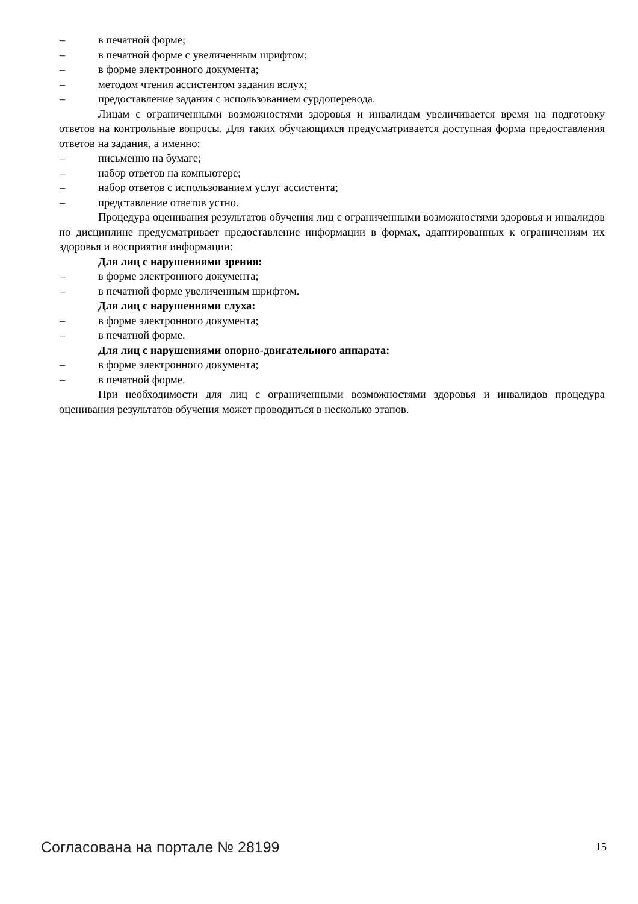– в печатной форме;
– в печатной форме с увеличенным шрифтом;
– в форме электронного документа;
– методом чтения ассистентом задания вслух;
– предоставление задания с использованием сурдоперевода.
Лицам с ограниченными возможностями здоровья и инвалидам увеличивается время на подготовку ответов на контрольные вопросы. Для таких обучающихся предусматривается доступная форма предоставления ответов на задания, а именно:
– письменно на бумаге;
– набор ответов на компьютере;
– набор ответов с использованием услуг ассистента;
– представление ответов устно.
Процедура оценивания результатов обучения лиц с ограниченными возможностями здоровья и инвалидов по дисциплине предусматривает предоставление информации в формах, адаптированных к ограничениям их здоровья и восприятия информации:
Для лиц с нарушениями зрения:
– в форме электронного документа;
– в печатной форме увеличенным шрифтом.
Для лиц с нарушениями слуха:
– в форме электронного документа;
– в печатной форме.
Для лиц с нарушениями опорно-двигательного аппарата:
– в форме электронного документа;
– в печатной форме.
При необходимости для лиц с ограниченными возможностями здоровья и инвалидов процедура оценивания результатов обучения может проводиться в несколько этапов.
Согласована на портале № 28199
15